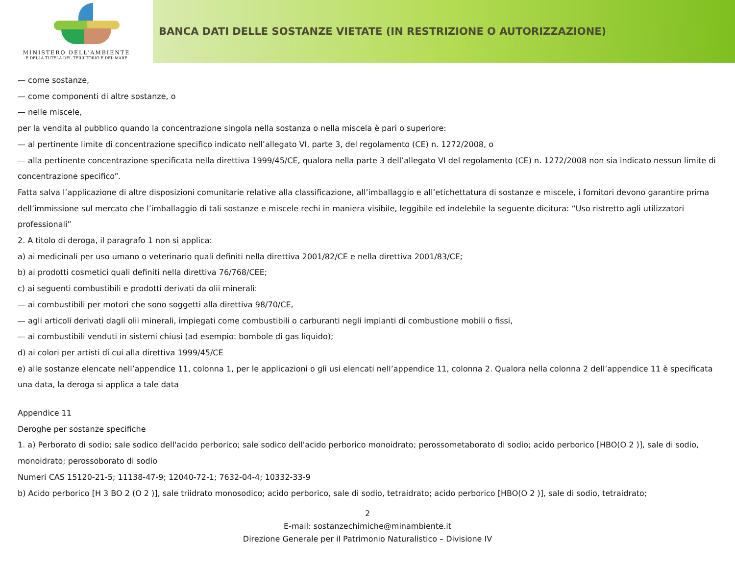MINISTERO DELL'AMBIENTE
E DELLA TUTELA DEL TERRITORIO E DEL MARE
BANCA DATI DELLE SOSTANZE VIETATE (IN RESTRIZIONE O AUTORIZZAZIONE)
— come sostanze,
— come componenti di altre sostanze, o
— nelle miscele,
per la vendita al pubblico quando la concentrazione singola nella sostanza o nella miscela è pari o superiore:
— al pertinente limite di concentrazione specifico indicato nell’allegato VI, parte 3, del regolamento (CE) n. 1272/2008, o
— alla pertinente concentrazione specificata nella direttiva 1999/45/CE, qualora nella parte 3 dell’allegato VI del regolamento (CE) n. 1272/2008 non sia indicato nessun limite di concentrazione specifico”.
Fatta salva l’applicazione di altre disposizioni comunitarie relative alla classificazione, all’imballaggio e all’etichettatura di sostanze e miscele, i fornitori devono garantire prima dell’immissione sul mercato che l’imballaggio di tali sostanze e miscele rechi in maniera visibile, leggibile ed indelebile la seguente dicitura: “Uso ristretto agli utilizzatori professionali”
2. A titolo di deroga, il paragrafo 1 non si applica:
a) ai medicinali per uso umano o veterinario quali definiti nella direttiva 2001/82/CE e nella direttiva 2001/83/CE;
b) ai prodotti cosmetici quali definiti nella direttiva 76/768/CEE;
c) ai seguenti combustibili e prodotti derivati da olii minerali:
— ai combustibili per motori che sono soggetti alla direttiva 98/70/CE,
— agli articoli derivati dagli olii minerali, impiegati come combustibili o carburanti negli impianti di combustione mobili o fissi,
— ai combustibili venduti in sistemi chiusi (ad esempio: bombole di gas liquido);
d) ai colori per artisti di cui alla direttiva 1999/45/CE
e) alle sostanze elencate nell’appendice 11, colonna 1, per le applicazioni o gli usi elencati nell’appendice 11, colonna 2. Qualora nella colonna 2 dell’appendice 11 è specificata una data, la deroga si applica a tale data
Appendice 11
Deroghe per sostanze specifiche
1. a) Perborato di sodio; sale sodico dell'acido perborico; sale sodico dell'acido perborico monoidrato; perossometaborato di sodio; acido perborico [HBO(O 2 )], sale di sodio, monoidrato; perossoborato di sodio
Numeri CAS 15120-21-5; 11138-47-9; 12040-72-1; 7632-04-4; 10332-33-9
b) Acido perborico [H 3 BO 2 (O 2 )], sale triidrato monosodico; acido perborico, sale di sodio, tetraidrato; acido perborico [HBO(O 2 )], sale di sodio, tetraidrato;
2
E-mail: sostanzechimiche@minambiente.it
Direzione Generale per il Patrimonio Naturalistico – Divisione IV